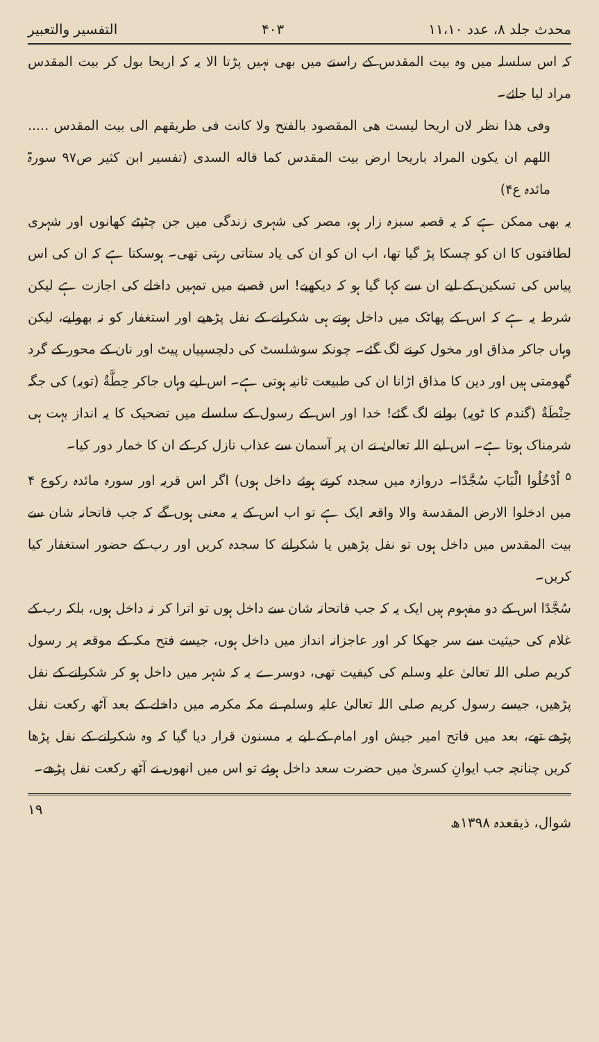محدث جلد ۸، عدد ۱۱،۱۰ ۴۰۳ التفسیر والتعبیر
کہ اس سلسلہ میں وہ بیت المقدس کے راستے میں بھی نہیں پڑتا الا یہ کہ اریحا بول کر بیت المقدس مراد لیا جائے۔
وفی هذا نظر لان اریحا لیست هی المقصود بالفتح ولا کانت فی طریقهم الی بیت المقدس ..... اللهم ان یکون المراد باریحا ارض بیت المقدس کما قاله السدی (تفسیر ابن کثیر ص۹۷ سورۃ مائدہ ع۴)
یہ بھی ممکن ہے کہ یہ قصبہ سبزہ زار ہو، مصر کی شہری زندگی میں جن چٹپٹے کھانوں اور شہری لطافتوں کا ان کو چسکا پڑ گیا تھا، اب ان کو ان کی یاد ستاتی رہتی تھی۔ ہوسکتا ہے کہ ان کی اس پیاس کی تسکین کے لیے ان سے کہا گیا ہو کہ دیکھیے! اس قصبے میں تمہیں داخلے کی اجازت ہے لیکن شرط یہ ہے کہ اس کے پھاٹک میں داخل ہوتے ہی شکرانے کے نفل پڑھیے اور استغفار کو نہ بھولیے، لیکن وہاں جاکر مذاق اور مخول کرنے لگ گئے۔ چونکہ سوشلسٹ کی دلچسپیاں پیٹ اور نان کے محور کے گرد گھومتی ہیں اور دین کا مذاق اڑانا ان کی طبیعت ثانیہ ہوتی ہے۔ اس لیے وہاں جاکر حِطَّةٌ (توبہ) کی جگہ حِنْطَةٌ (گندم کا ٹوپہ) بولنے لگ گئے! خدا اور اس کے رسول کے سلسلے میں تضحیک کا یہ انداز بہت ہی شرمناک ہوتا ہے۔ اس لیے اللہ تعالیٰ نے ان پر آسمان سے عذاب نازل کر کے ان کا خمار دور کیا۔
<sup>۵</sup> اُدْخُلُوا الْبَابَ سُجَّدًا۔ دروازہ میں سجدہ کرتے ہوئے داخل ہوں) اگر اس قریہ اور سورہ مائدہ رکوع ۴ میں ادخلوا الارض المقدسة والا واقعہ ایک ہے تو اب اس کے یہ معنی ہوں گے کہ جب فاتحانہ شان سے بیت المقدس میں داخل ہوں تو نفل پڑھیں یا شکرانے کا سجدہ کریں اور رب کے حضور استغفار کیا کریں۔
سُجَّدًا اس کے دو مفہوم ہیں ایک یہ کہ جب فاتحانہ شان سے داخل ہوں تو اترا کر نہ داخل ہوں، بلکہ رب کے غلام کی حیثیت سے سر جھکا کر اور عاجزانہ انداز میں داخل ہوں، جیسے فتح مکہ کے موقعہ پر رسول کریم صلی اللہ تعالیٰ علیہ وسلم کی کیفیت تھی، دوسرے یہ کہ شہر میں داخل ہو کر شکرانے کے نفل پڑھیں، جیسے رسول کریم صلی اللہ تعالیٰ علیہ وسلم نے مکہ مکرمہ میں داخلے کے بعد آٹھ رکعت نفل پڑھے تھے، بعد میں فاتح امیر جیش اور امام کے لیے یہ مسنون قرار دیا گیا کہ وہ شکرانے کے نفل پڑھا کریں چنانچہ جب ایوانِ کسریٰ میں حضرت سعد داخل ہوئے تو اس میں انھوں نے آٹھ رکعت نفل پڑھے۔
شوال، ذیقعدہ ۱۳۹۸ھ ۱۹